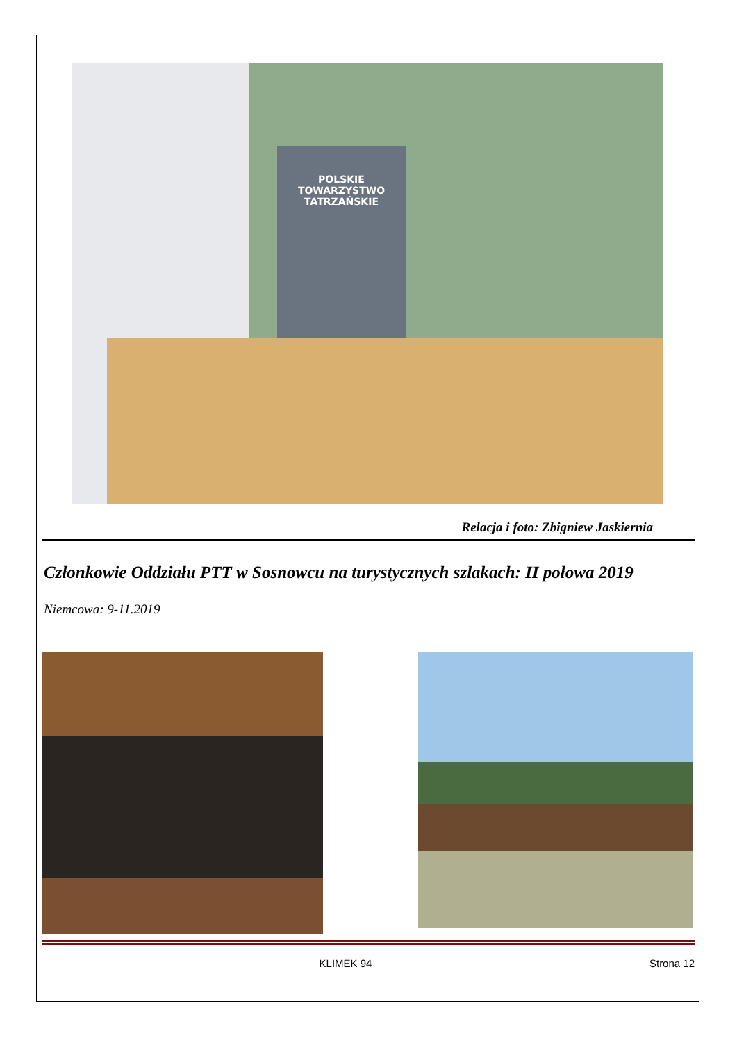POLSKIE
TOWARZYSTWO
TATRZAŃSKIE
Relacja i foto: Zbigniew Jaskiernia
Członkowie Oddziału PTT w Sosnowcu na turystycznych szlakach: II połowa 2019
Niemcowa: 9-11.2019
KLIMEK 94 Strona 12